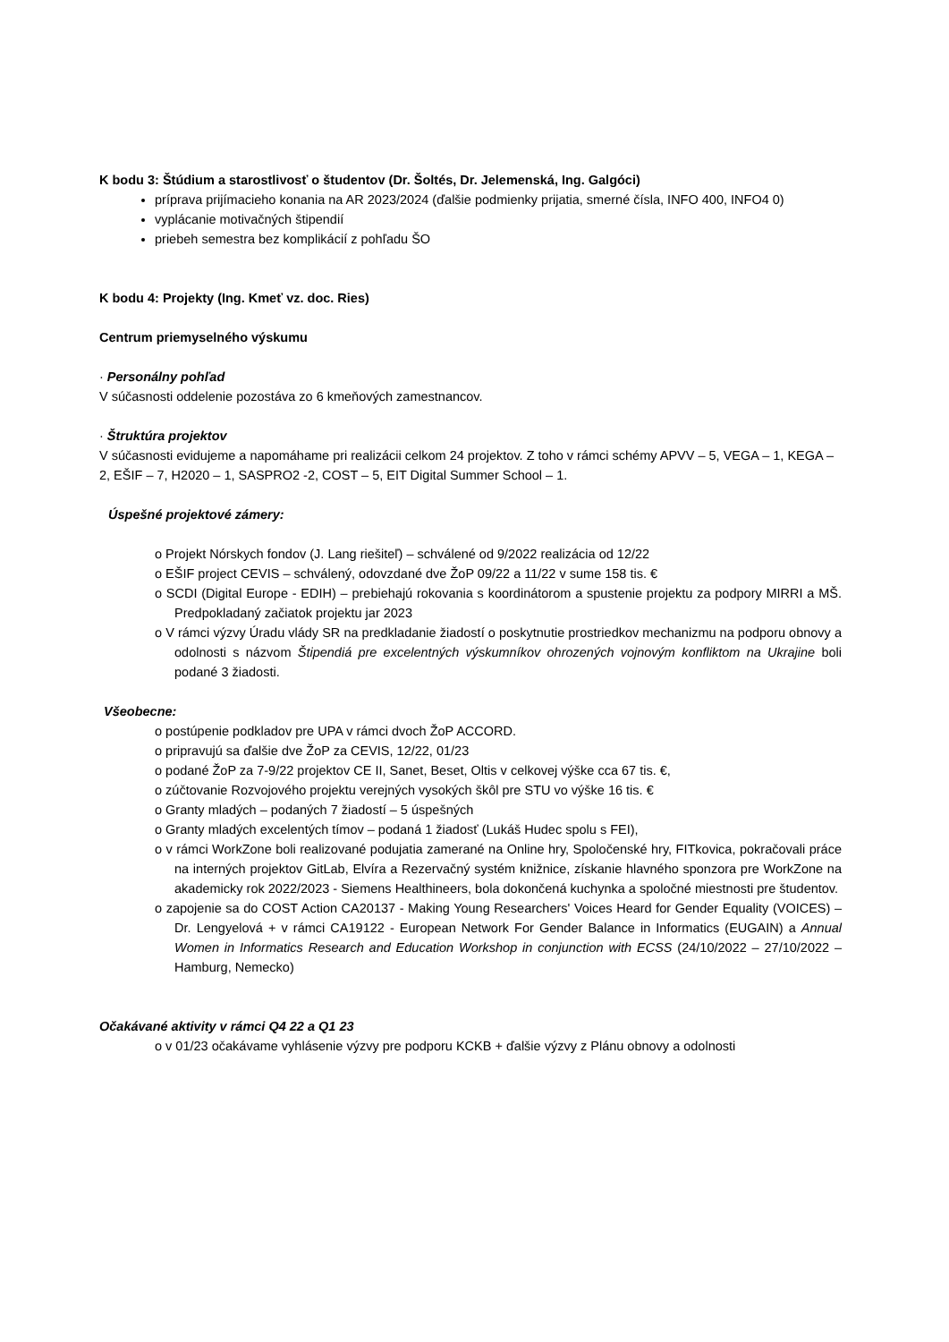K bodu 3: Štúdium a starostlivosť o študentov (Dr. Šoltés, Dr. Jelemenská, Ing. Galgóci)
príprava prijímacieho konania na AR 2023/2024 (ďalšie podmienky prijatia, smerné čísla, INFO 400, INFO4 0)
vyplácanie motivačných štipendií
priebeh semestra bez komplikácií z pohľadu ŠO
K bodu 4: Projekty (Ing. Kmeť vz. doc. Ries)
Centrum priemyselného výskumu
· Personálny pohľad
V súčasnosti oddelenie pozostáva zo 6 kmeňových zamestnancov.
· Štruktúra projektov
V súčasnosti evidujeme a napomáhame pri realizácii celkom 24 projektov. Z toho v rámci schémy APVV – 5, VEGA – 1, KEGA – 2, EŠIF – 7, H2020 – 1, SASPRO2 -2, COST – 5, EIT Digital Summer School – 1.
Úspešné projektové zámery:
o Projekt Nórskych fondov (J. Lang riešiteľ) – schválené od 9/2022 realizácia od 12/22
o EŠIF project CEVIS – schválený, odovzdané dve ŽoP 09/22 a 11/22 v sume 158 tis. €
o SCDI (Digital Europe - EDIH) – prebiehajú rokovania s koordinátorom a spustenie projektu za podpory MIRRI a MŠ. Predpokladaný začiatok projektu jar 2023
o V rámci výzvy Úradu vlády SR na predkladanie žiadostí o poskytnutie prostriedkov mechanizmu na podporu obnovy a odolnosti s názvom Štipendiá pre excelentných výskumníkov ohrozených vojnovým konfliktom na Ukrajine boli podané 3 žiadosti.
Všeobecne:
o postúpenie podkladov pre UPA v rámci dvoch ŽoP ACCORD.
o pripravujú sa ďalšie dve ŽoP za CEVIS, 12/22, 01/23
o podané ŽoP za 7-9/22 projektov CE II, Sanet, Beset, Oltis v celkovej výške cca 67 tis. €,
o zúčtovanie Rozvojového projektu verejných vysokých škôl pre STU vo výške 16 tis. €
o Granty mladých – podaných 7 žiadostí – 5 úspešných
o Granty mladých excelentých tímov – podaná 1 žiadosť (Lukáš Hudec spolu s FEI),
o v rámci WorkZone boli realizované podujatia zamerané na Online hry, Spoločenské hry, FITkovica, pokračovali práce na interných projektov GitLab, Elvíra a Rezervačný systém knižnice, získanie hlavného sponzora pre WorkZone na akademicky rok 2022/2023 - Siemens Healthineers, bola dokončená kuchynka a spoločné miestnosti pre študentov.
o zapojenie sa do COST Action CA20137 - Making Young Researchers' Voices Heard for Gender Equality (VOICES) – Dr. Lengyelová + v rámci CA19122 - European Network For Gender Balance in Informatics (EUGAIN) a Annual Women in Informatics Research and Education Workshop in conjunction with ECSS (24/10/2022 – 27/10/2022 – Hamburg, Nemecko)
Očakávané aktivity v rámci Q4 22 a Q1 23
o v 01/23 očakávame vyhlásenie výzvy pre podporu KCKB + ďalšie výzvy z Plánu obnovy a odolnosti